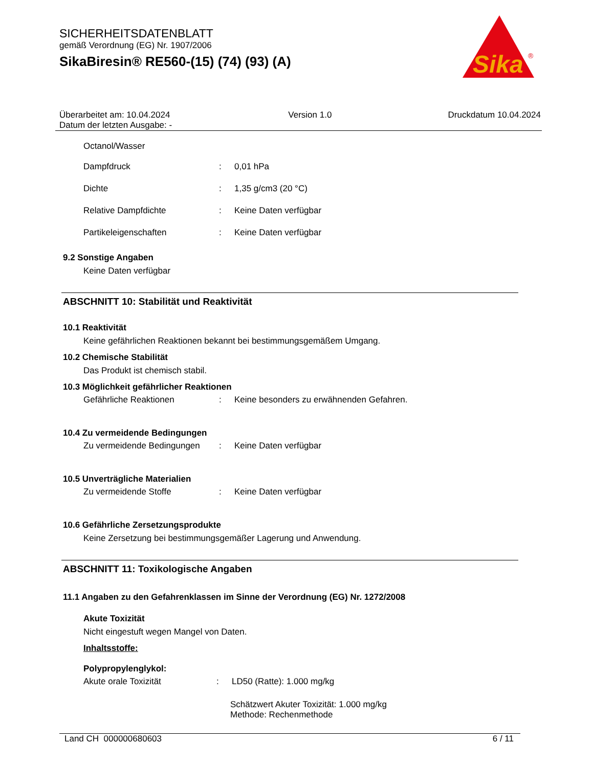SICHERHEITSDATENBLATT
gemäß Verordnung (EG) Nr. 1907/2006
SikaBiresin® RE560-(15) (74) (93) (A)
Sika
®
Überarbeitet am: 10.04.2024
Datum der letzten Ausgabe: -
Version 1.0 Druckdatum 10.04.2024
Octanol/Wasser
Dampfdruck: 0,01 hPa
Dichte: 1,35 g/cm3 (20 °C)
Relative Dampfdichte: Keine Daten verfügbar
Partikeleigenschaften: Keine Daten verfügbar
9.2 Sonstige Angaben
Keine Daten verfügbar
ABSCHNITT 10: Stabilität und Reaktivität
10.1 Reaktivität
Keine gefährlichen Reaktionen bekannt bei bestimmungsgemäßem Umgang.
10.2 Chemische Stabilität
Das Produkt ist chemisch stabil.
10.3 Möglichkeit gefährlicher Reaktionen
Gefährliche Reaktionen: Keine besonders zu erwähnenden Gefahren.
10.4 Zu vermeidende Bedingungen
Zu vermeidende Bedingungen: Keine Daten verfügbar
10.5 Unverträgliche Materialien
Zu vermeidende Stoffe: Keine Daten verfügbar
10.6 Gefährliche Zersetzungsprodukte
Keine Zersetzung bei bestimmungsgemäßer Lagerung und Anwendung.
ABSCHNITT 11: Toxikologische Angaben
11.1 Angaben zu den Gefahrenklassen im Sinne der Verordnung (EG) Nr. 1272/2008
Akute Toxizität
Nicht eingestuft wegen Mangel von Daten.
Inhaltsstoffe:
Polypropylenglykol:
Akute orale Toxizität: LD50 (Ratte): 1.000 mg/kg
Schätzwert Akuter Toxizität: 1.000 mg/kg
Methode: Rechenmethode
Land CH 000000680603 6 / 11